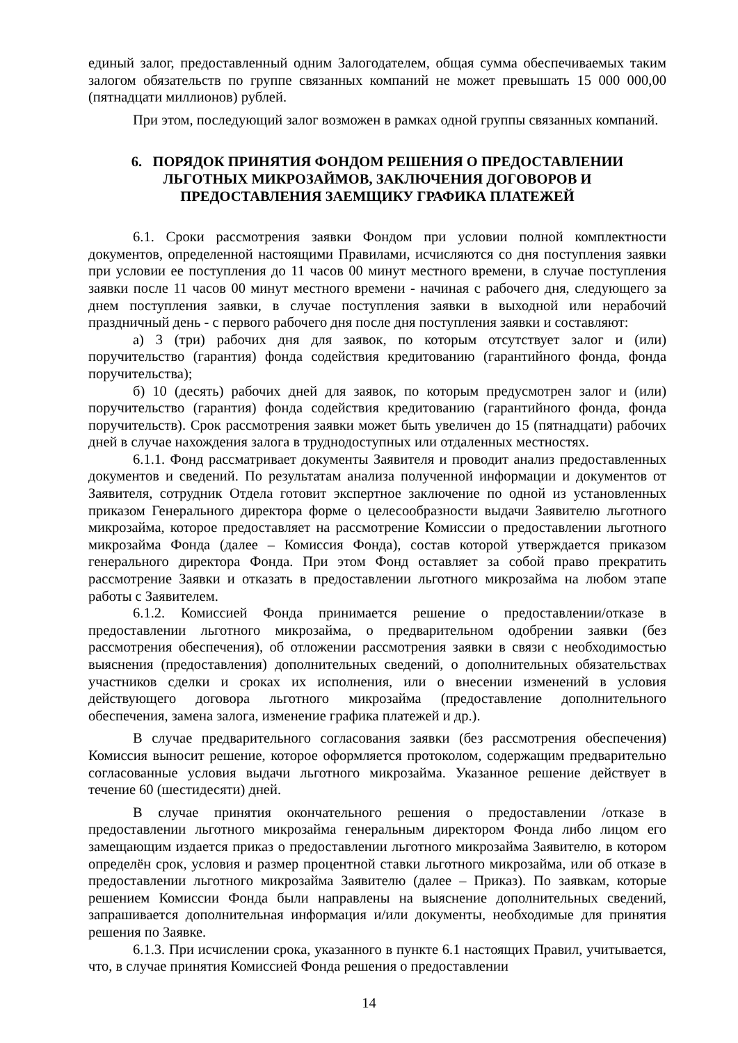единый залог, предоставленный одним Залогодателем, общая сумма обеспечиваемых таким залогом обязательств по группе связанных компаний не может превышать 15 000 000,00 (пятнадцати миллионов) рублей.
При этом, последующий залог возможен в рамках одной группы связанных компаний.
6. ПОРЯДОК ПРИНЯТИЯ ФОНДОМ РЕШЕНИЯ О ПРЕДОСТАВЛЕНИИ
ЛЬГОТНЫХ МИКРОЗАЙМОВ, ЗАКЛЮЧЕНИЯ ДОГОВОРОВ И
ПРЕДОСТАВЛЕНИЯ ЗАЕМЩИКУ ГРАФИКА ПЛАТЕЖЕЙ
6.1. Сроки рассмотрения заявки Фондом при условии полной комплектности документов, определенной настоящими Правилами, исчисляются со дня поступления заявки при условии ее поступления до 11 часов 00 минут местного времени, в случае поступления заявки после 11 часов 00 минут местного времени - начиная с рабочего дня, следующего за днем поступления заявки, в случае поступления заявки в выходной или нерабочий праздничный день - с первого рабочего дня после дня поступления заявки и составляют:
а) 3 (три) рабочих дня для заявок, по которым отсутствует залог и (или) поручительство (гарантия) фонда содействия кредитованию (гарантийного фонда, фонда поручительства);
б) 10 (десять) рабочих дней для заявок, по которым предусмотрен залог и (или) поручительство (гарантия) фонда содействия кредитованию (гарантийного фонда, фонда поручительств). Срок рассмотрения заявки может быть увеличен до 15 (пятнадцати) рабочих дней в случае нахождения залога в труднодоступных или отдаленных местностях.
6.1.1. Фонд рассматривает документы Заявителя и проводит анализ предоставленных документов и сведений. По результатам анализа полученной информации и документов от Заявителя, сотрудник Отдела готовит экспертное заключение по одной из установленных приказом Генерального директора форме о целесообразности выдачи Заявителю льготного микрозайма, которое предоставляет на рассмотрение Комиссии о предоставлении льготного микрозайма Фонда (далее – Комиссия Фонда), состав которой утверждается приказом генерального директора Фонда. При этом Фонд оставляет за собой право прекратить рассмотрение Заявки и отказать в предоставлении льготного микрозайма на любом этапе работы с Заявителем.
6.1.2. Комиссией Фонда принимается решение о предоставлении/отказе в предоставлении льготного микрозайма, о предварительном одобрении заявки (без рассмотрения обеспечения), об отложении рассмотрения заявки в связи с необходимостью выяснения (предоставления) дополнительных сведений, о дополнительных обязательствах участников сделки и сроках их исполнения, или о внесении изменений в условия действующего договора льготного микрозайма (предоставление дополнительного обеспечения, замена залога, изменение графика платежей и др.).
В случае предварительного согласования заявки (без рассмотрения обеспечения) Комиссия выносит решение, которое оформляется протоколом, содержащим предварительно согласованные условия выдачи льготного микрозайма. Указанное решение действует в течение 60 (шестидесяти) дней.
В случае принятия окончательного решения о предоставлении /отказе в предоставлении льготного микрозайма генеральным директором Фонда либо лицом его замещающим издается приказ о предоставлении льготного микрозайма Заявителю, в котором определён срок, условия и размер процентной ставки льготного микрозайма, или об отказе в предоставлении льготного микрозайма Заявителю (далее – Приказ). По заявкам, которые решением Комиссии Фонда были направлены на выяснение дополнительных сведений, запрашивается дополнительная информация и/или документы, необходимые для принятия решения по Заявке.
6.1.3. При исчислении срока, указанного в пункте 6.1 настоящих Правил, учитывается, что, в случае принятия Комиссией Фонда решения о предоставлении
14